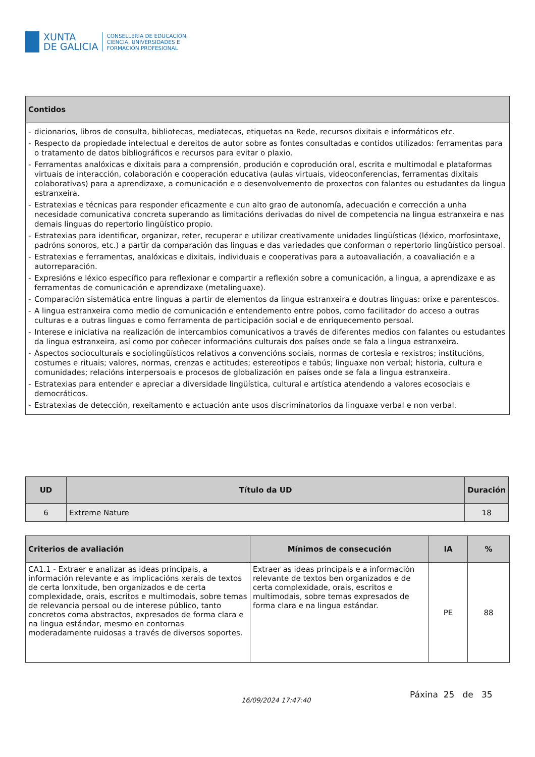XUNTA
DE GALICIA
CONSELLERÍA DE EDUCACIÓN,
CIENCIA, UNIVERSIDADES E
FORMACIÓN PROFESIONAL
| Contidos |
| --- |
| - dicionarios, libros de consulta, bibliotecas, mediatecas, etiquetas na Rede, recursos dixitais e informáticos etc. - Respecto da propiedade intelectual e dereitos de autor sobre as fontes consultadas e contidos utilizados: ferramentas para o tratamento de datos bibliográficos e recursos para evitar o plaxio. - Ferramentas analóxicas e dixitais para a comprensión, produción e coprodución oral, escrita e multimodal e plataformas virtuais de interacción, colaboración e cooperación educativa (aulas virtuais, videoconferencias, ferramentas dixitais colaborativas) para a aprendizaxe, a comunicación e o desenvolvemento de proxectos con falantes ou estudantes da lingua estranxeira. - Estratexias e técnicas para responder eficazmente e cun alto grao de autonomía, adecuación e corrección a unha necesidade comunicativa concreta superando as limitacións derivadas do nivel de competencia na lingua estranxeira e nas demais linguas do repertorio lingüístico propio. - Estratexias para identificar, organizar, reter, recuperar e utilizar creativamente unidades lingüísticas (léxico, morfosintaxe, padróns sonoros, etc.) a partir da comparación das linguas e das variedades que conforman o repertorio lingüístico persoal. - Estratexias e ferramentas, analóxicas e dixitais, individuais e cooperativas para a autoavaliación, a coavaliación e a autorreparación. - Expresións e léxico específico para reflexionar e compartir a reflexión sobre a comunicación, a lingua, a aprendizaxe e as ferramentas de comunicación e aprendizaxe (metalinguaxe). - Comparación sistemática entre linguas a partir de elementos da lingua estranxeira e doutras linguas: orixe e parentescos. - A lingua estranxeira como medio de comunicación e entendemento entre pobos, como facilitador do acceso a outras culturas e a outras linguas e como ferramenta de participación social e de enriquecemento persoal. - Interese e iniciativa na realización de intercambios comunicativos a través de diferentes medios con falantes ou estudantes da lingua estranxeira, así como por coñecer informacións culturais dos países onde se fala a lingua estranxeira. - Aspectos socioculturais e sociolingüísticos relativos a convencións sociais, normas de cortesía e rexistros; institucións, costumes e rituais; valores, normas, crenzas e actitudes; estereotipos e tabús; linguaxe non verbal; historia, cultura e comunidades; relacións interpersoais e procesos de globalización en países onde se fala a lingua estranxeira. - Estratexias para entender e apreciar a diversidade lingüística, cultural e artística atendendo a valores ecosociais e democráticos. - Estratexias de detección, rexeitamento e actuación ante usos discriminatorios da linguaxe verbal e non verbal. |
| UD | Título da UD | Duración |
| --- | --- | --- |
| 6 | Extreme Nature | 18 |
| Criterios de avaliación | Mínimos de consecución | IA | % |
| --- | --- | --- | --- |
| CA1.1 - Extraer e analizar as ideas principais, a información relevante e as implicacións xerais de textos de certa lonxitude, ben organizados e de certa complexidade, orais, escritos e multimodais, sobre temas de relevancia persoal ou de interese público, tanto concretos coma abstractos, expresados de forma clara e na lingua estándar, mesmo en contornas moderadamente ruidosas a través de diversos soportes. | Extraer as ideas principais e a información relevante de textos ben organizados e de certa complexidade, orais, escritos e multimodais, sobre temas expresados de forma clara e na lingua estándar. | PE | 88 |
16/09/2024 17:47:40
Páxina 25 de 35